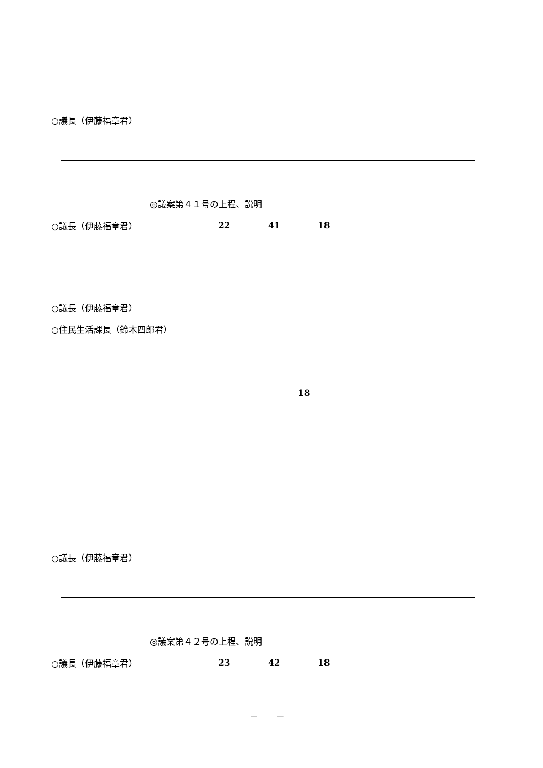○議長（伊藤福章君）
◎議案第４１号の上程、説明
○議長（伊藤福章君）
22 41 18
○議長（伊藤福章君）
○住民生活課長（鈴木四郎君）
18
○議長（伊藤福章君）
◎議案第４２号の上程、説明
○議長（伊藤福章君）
23 42 18
－　　－